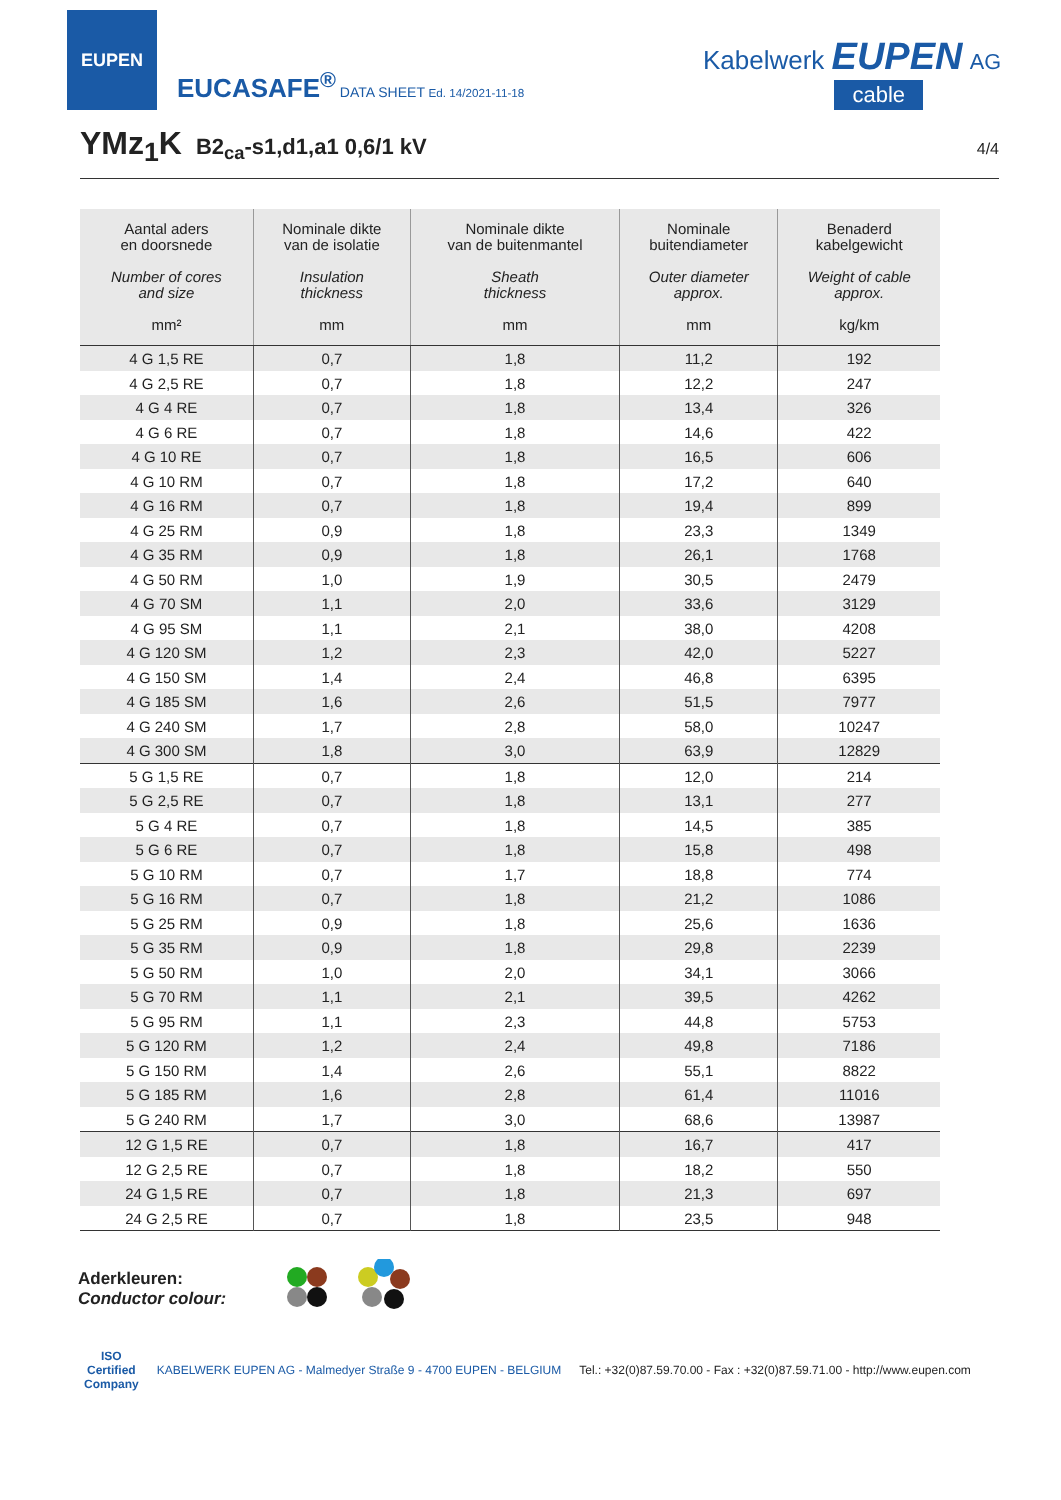EUPEN
EUCASAFE<sup>®</sup> DATA SHEET Ed. 14/2021-11-18
Kabelwerk EUPEN AG
cable
YMz<sub>1</sub>K
B2<sub>ca</sub>-s1,d1,a1 0,6/1 kV 4/4
| Aantal aders en doorsnede Number of cores and size mm² | Nominale dikte van de isolatie Insulation thickness mm | Nominale dikte van de buitenmantel Sheath thickness mm | Nominale buitendiameter Outer diameter approx. mm | Benaderd kabelgewicht Weight of cable approx. kg/km |
| --- | --- | --- | --- | --- |
| 4 G 1,5 RE | 0,7 | 1,8 | 11,2 | 192 |
| 4 G 2,5 RE | 0,7 | 1,8 | 12,2 | 247 |
| 4 G 4 RE | 0,7 | 1,8 | 13,4 | 326 |
| 4 G 6 RE | 0,7 | 1,8 | 14,6 | 422 |
| 4 G 10 RE | 0,7 | 1,8 | 16,5 | 606 |
| 4 G 10 RM | 0,7 | 1,8 | 17,2 | 640 |
| 4 G 16 RM | 0,7 | 1,8 | 19,4 | 899 |
| 4 G 25 RM | 0,9 | 1,8 | 23,3 | 1349 |
| 4 G 35 RM | 0,9 | 1,8 | 26,1 | 1768 |
| 4 G 50 RM | 1,0 | 1,9 | 30,5 | 2479 |
| 4 G 70 SM | 1,1 | 2,0 | 33,6 | 3129 |
| 4 G 95 SM | 1,1 | 2,1 | 38,0 | 4208 |
| 4 G 120 SM | 1,2 | 2,3 | 42,0 | 5227 |
| 4 G 150 SM | 1,4 | 2,4 | 46,8 | 6395 |
| 4 G 185 SM | 1,6 | 2,6 | 51,5 | 7977 |
| 4 G 240 SM | 1,7 | 2,8 | 58,0 | 10247 |
| 4 G 300 SM | 1,8 | 3,0 | 63,9 | 12829 |
| 5 G 1,5 RE | 0,7 | 1,8 | 12,0 | 214 |
| 5 G 2,5 RE | 0,7 | 1,8 | 13,1 | 277 |
| 5 G 4 RE | 0,7 | 1,8 | 14,5 | 385 |
| 5 G 6 RE | 0,7 | 1,8 | 15,8 | 498 |
| 5 G 10 RM | 0,7 | 1,7 | 18,8 | 774 |
| 5 G 16 RM | 0,7 | 1,8 | 21,2 | 1086 |
| 5 G 25 RM | 0,9 | 1,8 | 25,6 | 1636 |
| 5 G 35 RM | 0,9 | 1,8 | 29,8 | 2239 |
| 5 G 50 RM | 1,0 | 2,0 | 34,1 | 3066 |
| 5 G 70 RM | 1,1 | 2,1 | 39,5 | 4262 |
| 5 G 95 RM | 1,1 | 2,3 | 44,8 | 5753 |
| 5 G 120 RM | 1,2 | 2,4 | 49,8 | 7186 |
| 5 G 150 RM | 1,4 | 2,6 | 55,1 | 8822 |
| 5 G 185 RM | 1,6 | 2,8 | 61,4 | 11016 |
| 5 G 240 RM | 1,7 | 3,0 | 68,6 | 13987 |
| 12 G 1,5 RE | 0,7 | 1,8 | 16,7 | 417 |
| 12 G 2,5 RE | 0,7 | 1,8 | 18,2 | 550 |
| 24 G 1,5 RE | 0,7 | 1,8 | 21,3 | 697 |
| 24 G 2,5 RE | 0,7 | 1,8 | 23,5 | 948 |
Aderkleuren:
Conductor colour:
ISO
Certified
Company KABELWERK EUPEN AG - Malmedyer Straße 9 - 4700 EUPEN - BELGIUM Tel.: +32(0)87.59.70.00 - Fax : +32(0)87.59.71.00 - http://www.eupen.com